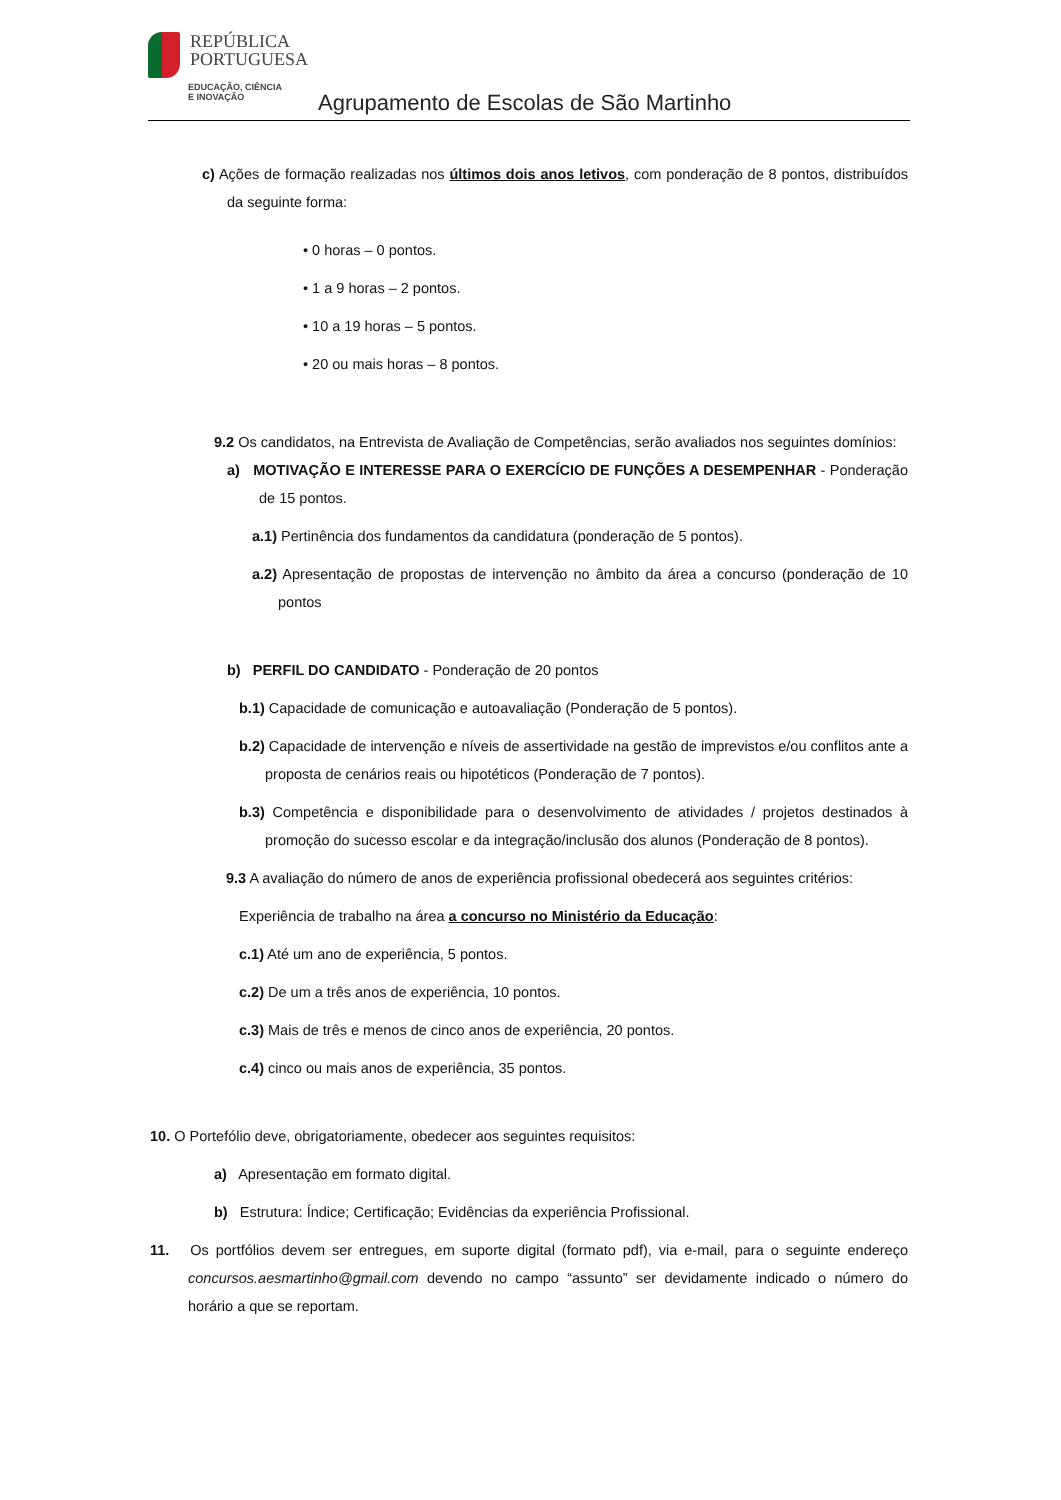REPÚBLICA
PORTUGUESA
EDUCAÇÃO, CIÊNCIA
E INOVAÇÃO
Agrupamento de Escolas de São Martinho
c) Ações de formação realizadas nos últimos dois anos letivos, com ponderação de 8 pontos, distribuídos da seguinte forma:
• 0 horas – 0 pontos.
• 1 a 9 horas – 2 pontos.
• 10 a 19 horas – 5 pontos.
• 20 ou mais horas – 8 pontos.
9.2 Os candidatos, na Entrevista de Avaliação de Competências, serão avaliados nos seguintes domínios:
a) MOTIVAÇÃO E INTERESSE PARA O EXERCÍCIO DE FUNÇÕES A DESEMPENHAR - Ponderação de 15 pontos.
a.1) Pertinência dos fundamentos da candidatura (ponderação de 5 pontos).
a.2) Apresentação de propostas de intervenção no âmbito da área a concurso (ponderação de 10 pontos
b) PERFIL DO CANDIDATO - Ponderação de 20 pontos
b.1) Capacidade de comunicação e autoavaliação (Ponderação de 5 pontos).
b.2) Capacidade de intervenção e níveis de assertividade na gestão de imprevistos e/ou conflitos ante a proposta de cenários reais ou hipotéticos (Ponderação de 7 pontos).
b.3) Competência e disponibilidade para o desenvolvimento de atividades / projetos destinados à promoção do sucesso escolar e da integração/inclusão dos alunos (Ponderação de 8 pontos).
9.3 A avaliação do número de anos de experiência profissional obedecerá aos seguintes critérios:
Experiência de trabalho na área a concurso no Ministério da Educação:
c.1) Até um ano de experiência, 5 pontos.
c.2) De um a três anos de experiência, 10 pontos.
c.3) Mais de três e menos de cinco anos de experiência, 20 pontos.
c.4) cinco ou mais anos de experiência, 35 pontos.
10. O Portefólio deve, obrigatoriamente, obedecer aos seguintes requisitos:
a) Apresentação em formato digital.
b) Estrutura: Índice; Certificação; Evidências da experiência Profissional.
11. Os portfólios devem ser entregues, em suporte digital (formato pdf), via e-mail, para o seguinte endereço concursos.aesmartinho@gmail.com devendo no campo “assunto” ser devidamente indicado o número do horário a que se reportam.